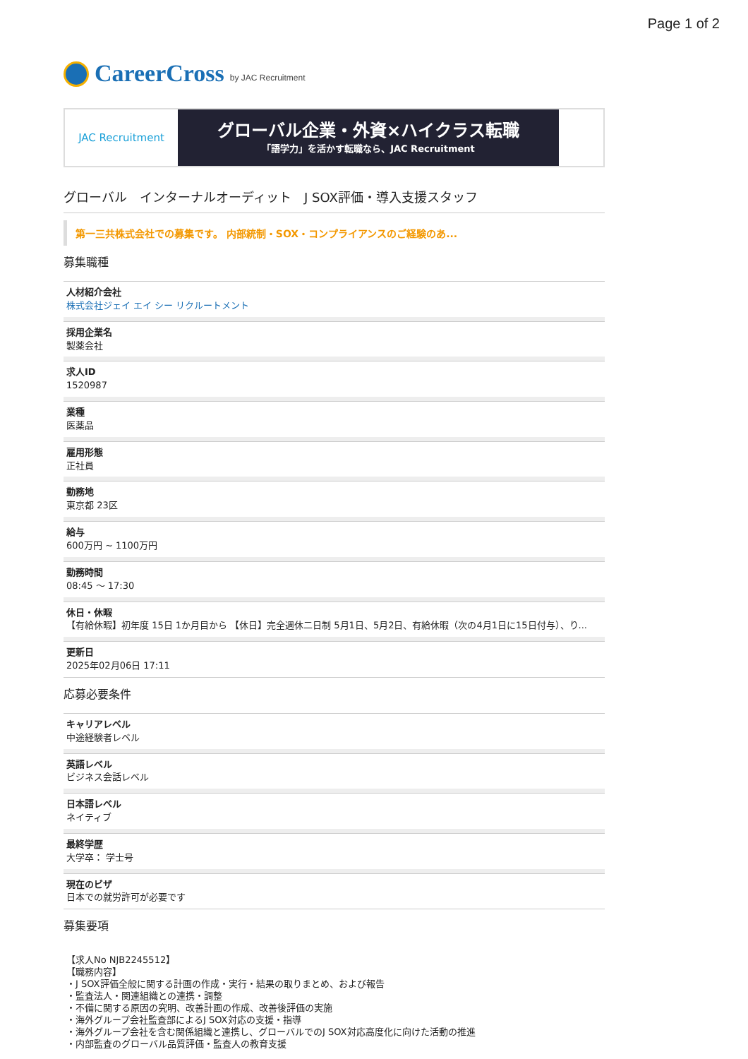Page 1 of 2
CareerCross by JAC Recruitment
JAC Recruitment
グローバル企業・外資×ハイクラス転職
「語学力」を活かす転職なら、JAC Recruitment
グローバル　インターナルオーディット　J SOX評価・導入支援スタッフ
第一三共株式会社での募集です。 内部統制・SOX・コンプライアンスのご経験のあ...
募集職種
人材紹介会社
株式会社ジェイ エイ シー リクルートメント
採用企業名
製薬会社
求人ID
1520987
業種
医薬品
雇用形態
正社員
勤務地
東京都 23区
給与
600万円 ~ 1100万円
勤務時間
08:45 〜 17:30
休日・休暇
【有給休暇】初年度 15日 1か月目から 【休日】完全週休二日制 5月1日、5月2日、有給休暇（次の4月1日に15日付与）、り...
更新日
2025年02月06日 17:11
応募必要条件
キャリアレベル
中途経験者レベル
英語レベル
ビジネス会話レベル
日本語レベル
ネイティブ
最終学歴
大学卒： 学士号
現在のビザ
日本での就労許可が必要です
募集要項
【求人No NJB2245512】
【職務内容】
・J SOX評価全般に関する計画の作成・実行・結果の取りまとめ、および報告
・監査法人・関連組織との連携・調整
・不備に関する原因の究明、改善計画の作成、改善後評価の実施
・海外グループ会社監査部によるJ SOX対応の支援・指導
・海外グループ会社を含む関係組織と連携し、グローバルでのJ SOX対応高度化に向けた活動の推進
・内部監査のグローバル品質評価・監査人の教育支援